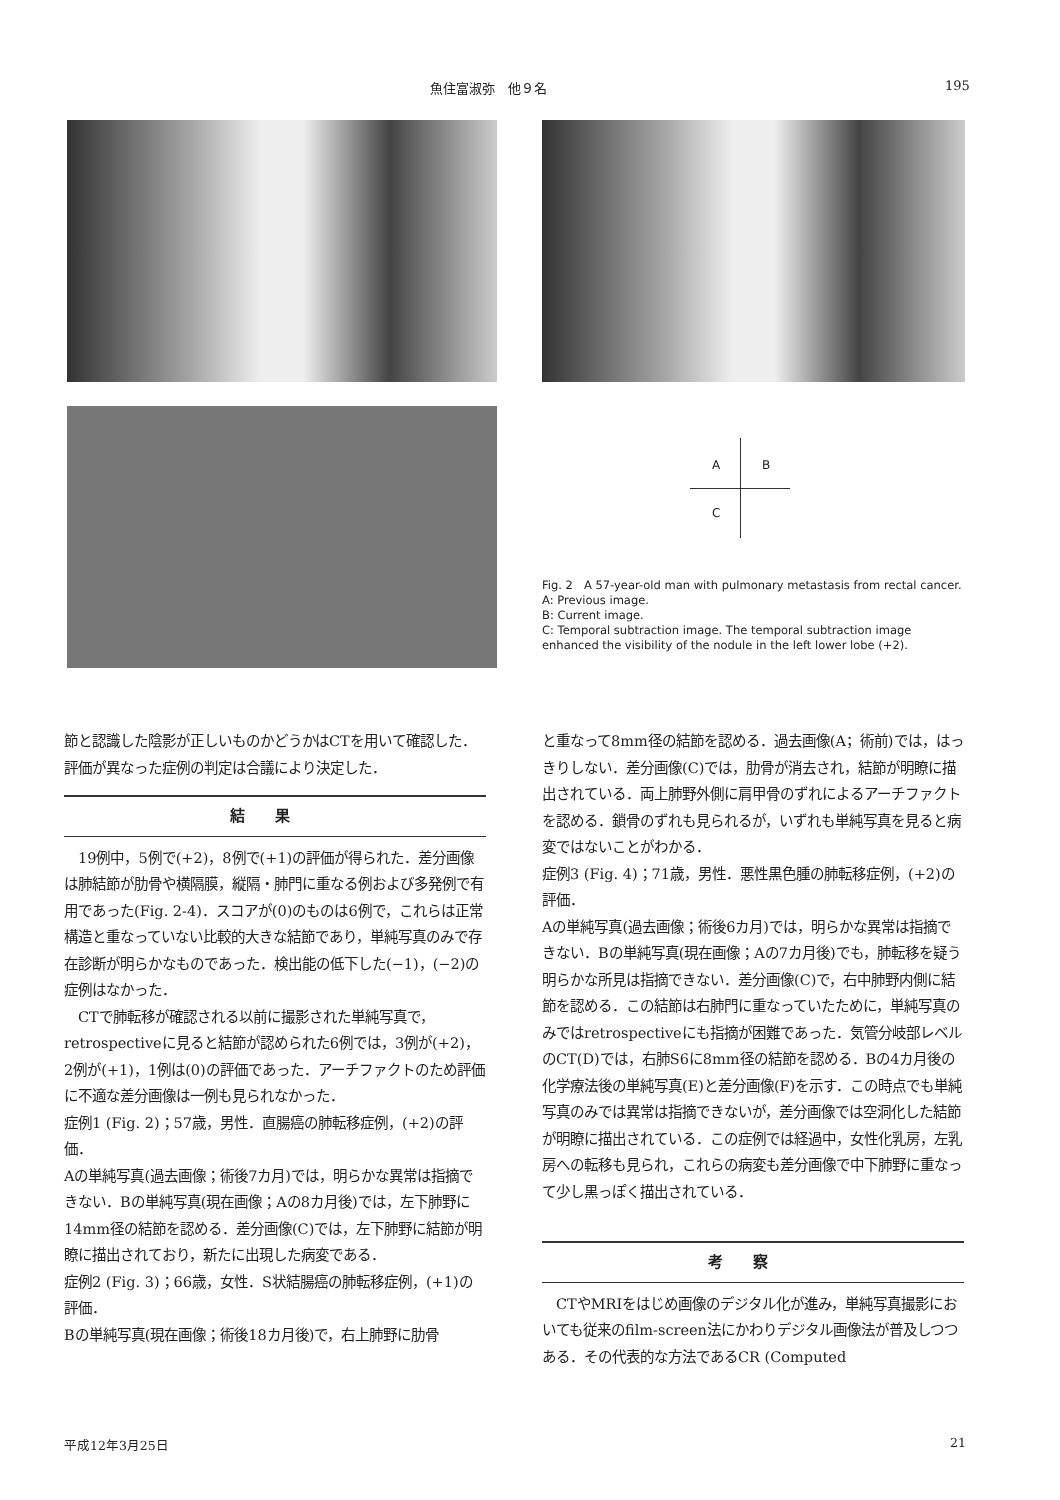魚住富淑弥　他９名 195
A B
C
Fig. 2　A 57-year-old man with pulmonary metastasis from rectal cancer.
A: Previous image.
B: Current image.
C: Temporal subtraction image. The temporal subtraction image enhanced the visibility of the nodule in the left lower lobe (+2).
節と認識した陰影が正しいものかどうかはCTを用いて確認した．評価が異なった症例の判定は合議により決定した．
結果
　19例中，5例で(+2)，8例で(+1)の評価が得られた．差分画像は肺結節が肋骨や横隔膜，縦隔・肺門に重なる例および多発例で有用であった(Fig. 2-4)．スコアが(0)のものは6例で，これらは正常構造と重なっていない比較的大きな結節であり，単純写真のみで存在診断が明らかなものであった．検出能の低下した(−1)，(−2)の症例はなかった．
　CTで肺転移が確認される以前に撮影された単純写真で，retrospectiveに見ると結節が認められた6例では，3例が(+2)，2例が(+1)，1例は(0)の評価であった．アーチファクトのため評価に不適な差分画像は一例も見られなかった．
症例1 (Fig. 2)；57歳，男性．直腸癌の肺転移症例，(+2)の評価．
Aの単純写真(過去画像；術後7カ月)では，明らかな異常は指摘できない．Bの単純写真(現在画像；Aの8カ月後)では，左下肺野に14mm径の結節を認める．差分画像(C)では，左下肺野に結節が明瞭に描出されており，新たに出現した病変である．
症例2 (Fig. 3)；66歳，女性．S状結腸癌の肺転移症例，(+1)の評価．
Bの単純写真(現在画像；術後18カ月後)で，右上肺野に肋骨
と重なって8mm径の結節を認める．過去画像(A；術前)では，はっきりしない．差分画像(C)では，肋骨が消去され，結節が明瞭に描出されている．両上肺野外側に肩甲骨のずれによるアーチファクトを認める．鎖骨のずれも見られるが，いずれも単純写真を見ると病変ではないことがわかる．
症例3 (Fig. 4)；71歳，男性．悪性黒色腫の肺転移症例，(+2)の評価．
Aの単純写真(過去画像；術後6カ月)では，明らかな異常は指摘できない．Bの単純写真(現在画像；Aの7カ月後)でも，肺転移を疑う明らかな所見は指摘できない．差分画像(C)で，右中肺野内側に結節を認める．この結節は右肺門に重なっていたために，単純写真のみではretrospectiveにも指摘が困難であった．気管分岐部レベルのCT(D)では，右肺S6に8mm径の結節を認める．Bの4カ月後の化学療法後の単純写真(E)と差分画像(F)を示す．この時点でも単純写真のみでは異常は指摘できないが，差分画像では空洞化した結節が明瞭に描出されている．この症例では経過中，女性化乳房，左乳房への転移も見られ，これらの病変も差分画像で中下肺野に重なって少し黒っぽく描出されている．
考察
　CTやMRIをはじめ画像のデジタル化が進み，単純写真撮影においても従来のfilm-screen法にかわりデジタル画像法が普及しつつある．その代表的な方法であるCR (Computed
平成12年3月25日 21